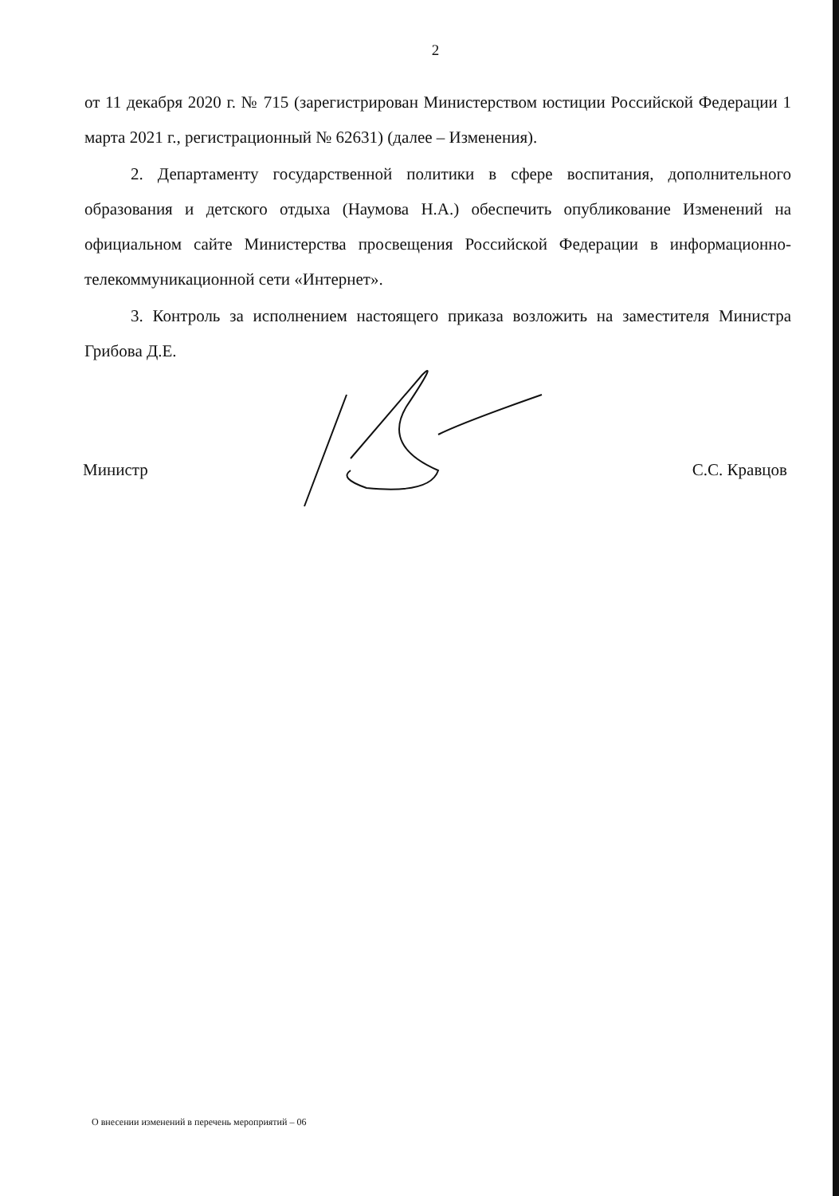2
от 11 декабря 2020 г. № 715 (зарегистрирован Министерством юстиции Российской Федерации 1 марта 2021 г., регистрационный № 62631) (далее – Изменения).
2. Департаменту государственной политики в сфере воспитания, дополнительного образования и детского отдыха (Наумова Н.А.) обеспечить опубликование Изменений на официальном сайте Министерства просвещения Российской Федерации в информационно-телекоммуникационной сети «Интернет».
3. Контроль за исполнением настоящего приказа возложить на заместителя Министра Грибова Д.Е.
Министр С.С. Кравцов
О внесении изменений в перечень мероприятий – 06